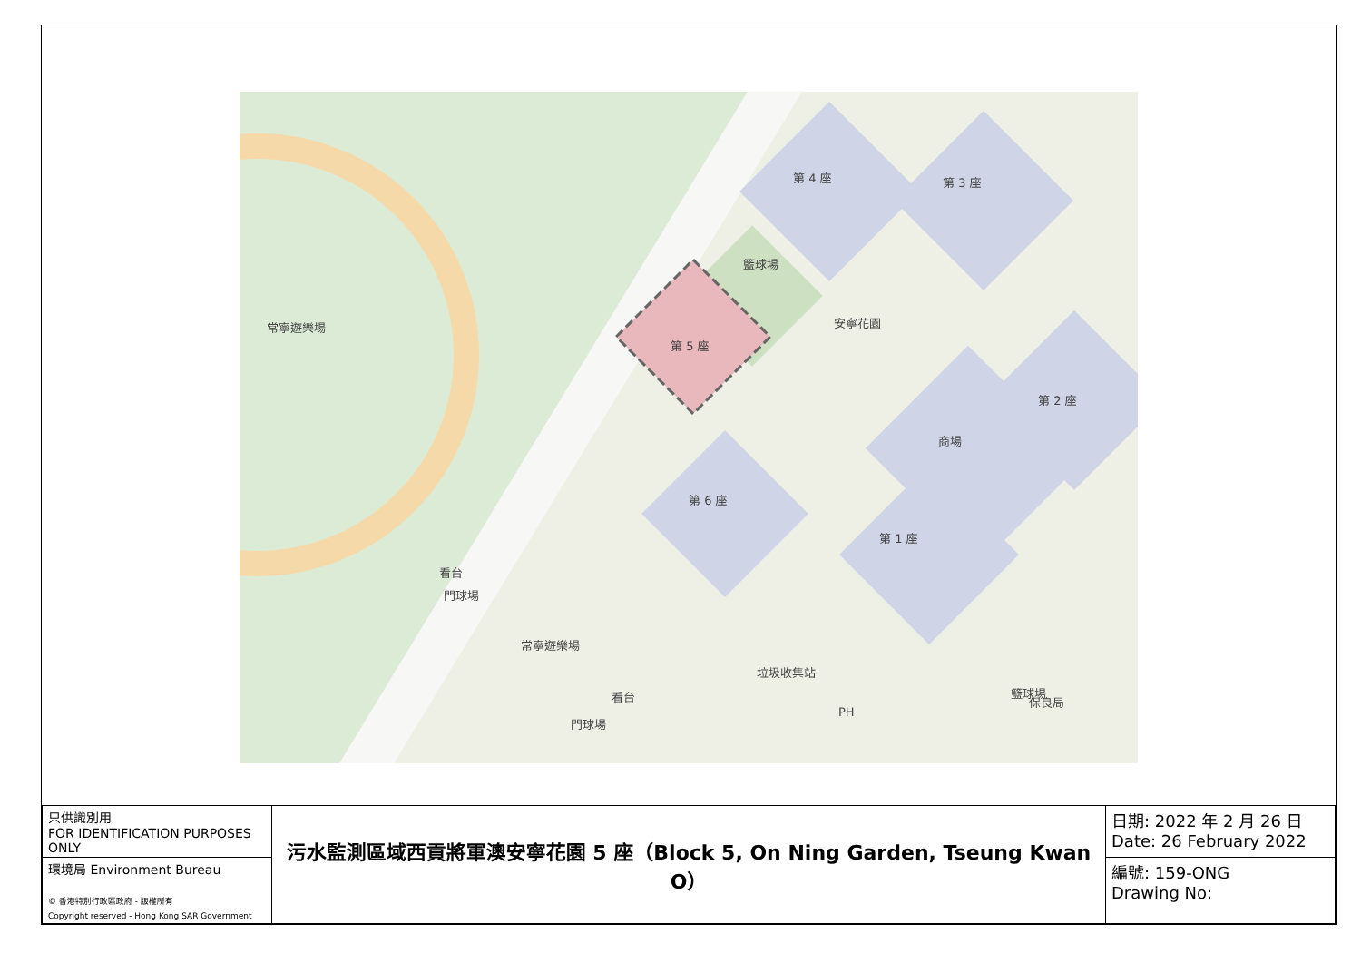常寧遊樂場
籃球場
安寧花園
第 5 座
第 4 座
第 3 座
第 2 座
商場
第 6 座
第 1 座
常寧遊樂場
垃圾收集站
保良局
籃球場
門球場
看台
門球場
看台
PH
| 只供識別用 FOR IDENTIFICATION PURPOSES ONLY | 污水監測區域西貢將軍澳安寧花園 5 座（Block 5, On Ning Garden, Tseung Kwan O） | 日期: 2022 年 2 月 26 日 Date: 26 February 2022 |
| 環境局 Environment Bureau © 香港特別行政區政府 - 版權所有 Copyright reserved - Hong Kong SAR Government | | 編號: 159-ONG Drawing No: |